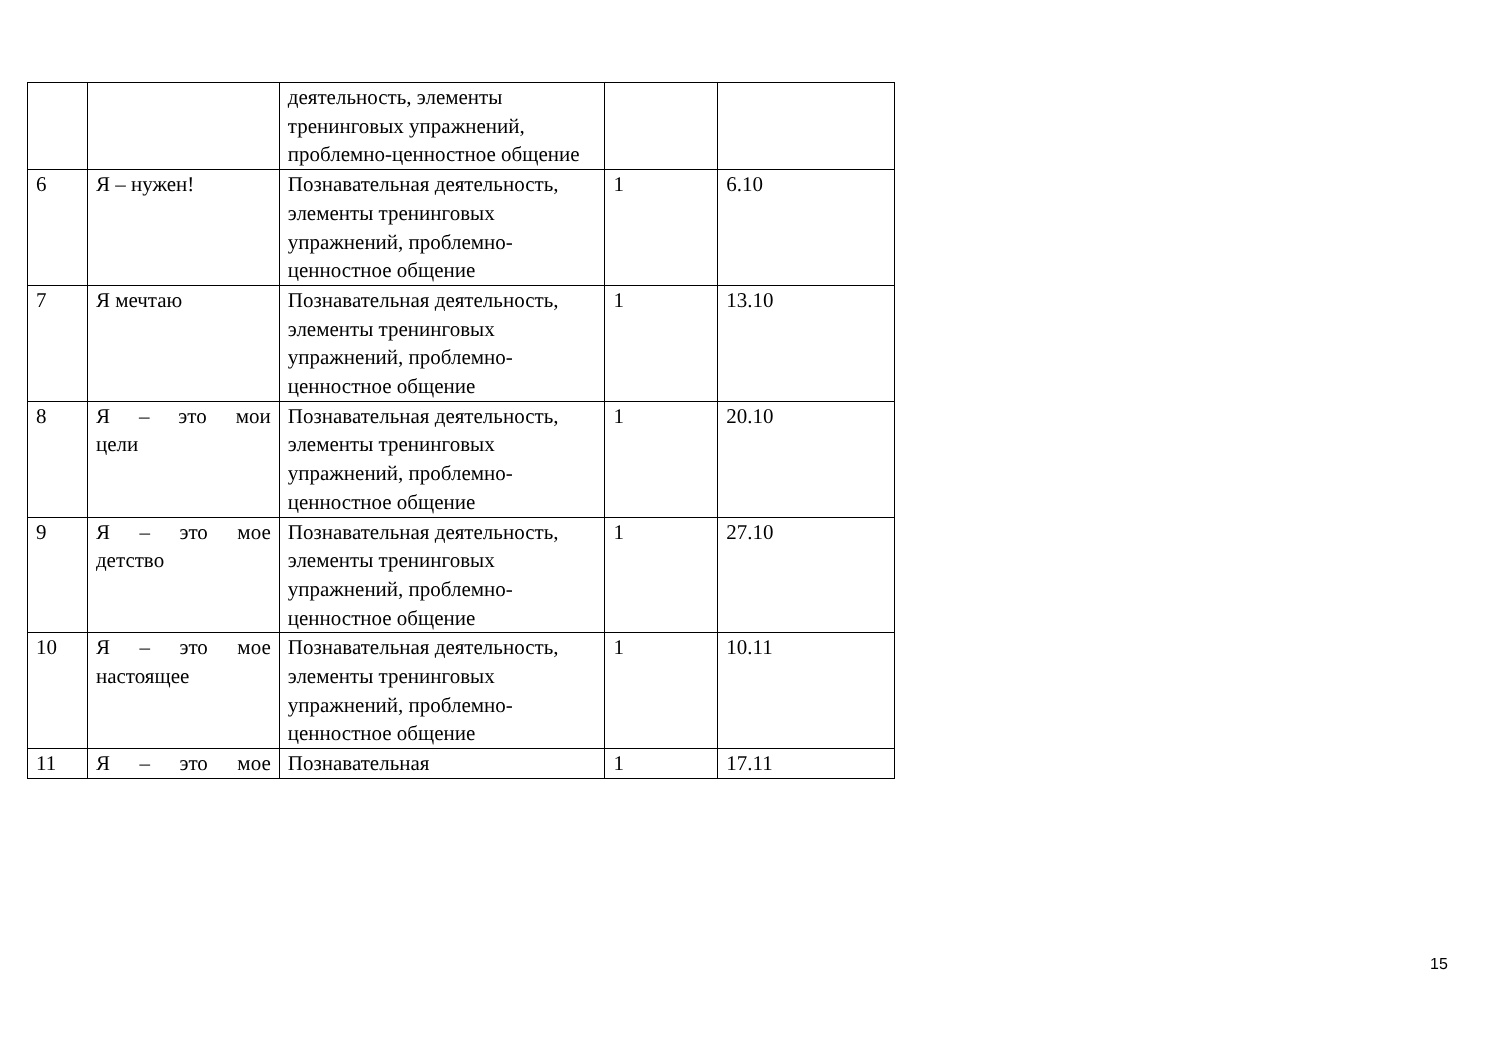| | | деятельность, элементы тренинговых упражнений, проблемно-ценностное общение | | |
| 6 | Я – нужен! | Познавательная деятельность, элементы тренинговых упражнений, проблемно-ценностное общение | 1 | 6.10 |
| 7 | Я мечтаю | Познавательная деятельность, элементы тренинговых упражнений, проблемно-ценностное общение | 1 | 13.10 |
| 8 | Я – это мои цели | Познавательная деятельность, элементы тренинговых упражнений, проблемно-ценностное общение | 1 | 20.10 |
| 9 | Я – это мое детство | Познавательная деятельность, элементы тренинговых упражнений, проблемно-ценностное общение | 1 | 27.10 |
| 10 | Я – это мое настоящее | Познавательная деятельность, элементы тренинговых упражнений, проблемно-ценностное общение | 1 | 10.11 |
| 11 | Я – это мое | Познавательная | 1 | 17.11 |
15